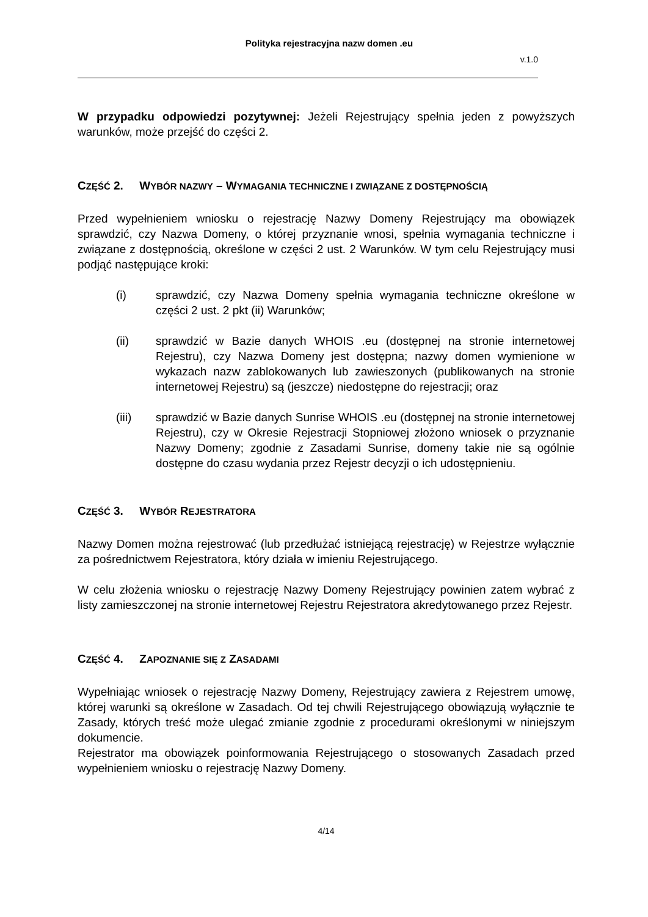Polityka rejestracyjna nazw domen .eu
v.1.0
W przypadku odpowiedzi pozytywnej: Jeżeli Rejestrujący spełnia jeden z powyższych warunków, może przejść do części 2.
CZĘŚĆ 2. WYBÓR NAZWY – WYMAGANIA TECHNICZNE I ZWIĄZANE Z DOSTĘPNOŚCIĄ
Przed wypełnieniem wniosku o rejestrację Nazwy Domeny Rejestrujący ma obowiązek sprawdzić, czy Nazwa Domeny, o której przyznanie wnosi, spełnia wymagania techniczne i związane z dostępnością, określone w części 2 ust. 2 Warunków. W tym celu Rejestrujący musi podjąć następujące kroki:
(i) sprawdzić, czy Nazwa Domeny spełnia wymagania techniczne określone w części 2 ust. 2 pkt (ii) Warunków;
(ii) sprawdzić w Bazie danych WHOIS .eu (dostępnej na stronie internetowej Rejestru), czy Nazwa Domeny jest dostępna; nazwy domen wymienione w wykazach nazw zablokowanych lub zawieszonych (publikowanych na stronie internetowej Rejestru) są (jeszcze) niedostępne do rejestracji; oraz
(iii) sprawdzić w Bazie danych Sunrise WHOIS .eu (dostępnej na stronie internetowej Rejestru), czy w Okresie Rejestracji Stopniowej złożono wniosek o przyznanie Nazwy Domeny; zgodnie z Zasadami Sunrise, domeny takie nie są ogólnie dostępne do czasu wydania przez Rejestr decyzji o ich udostępnieniu.
CZĘŚĆ 3. WYBÓR REJESTRATORA
Nazwy Domen można rejestrować (lub przedłużać istniejącą rejestrację) w Rejestrze wyłącznie za pośrednictwem Rejestratora, który działa w imieniu Rejestrującego.
W celu złożenia wniosku o rejestrację Nazwy Domeny Rejestrujący powinien zatem wybrać z listy zamieszczonej na stronie internetowej Rejestru Rejestratora akredytowanego przez Rejestr.
CZĘŚĆ 4. ZAPOZNANIE SIĘ Z ZASADAMI
Wypełniając wniosek o rejestrację Nazwy Domeny, Rejestrujący zawiera z Rejestrem umowę, której warunki są określone w Zasadach. Od tej chwili Rejestrującego obowiązują wyłącznie te Zasady, których treść może ulegać zmianie zgodnie z procedurami określonymi w niniejszym dokumencie.
Rejestrator ma obowiązek poinformowania Rejestrującego o stosowanych Zasadach przed wypełnieniem wniosku o rejestrację Nazwy Domeny.
4/14